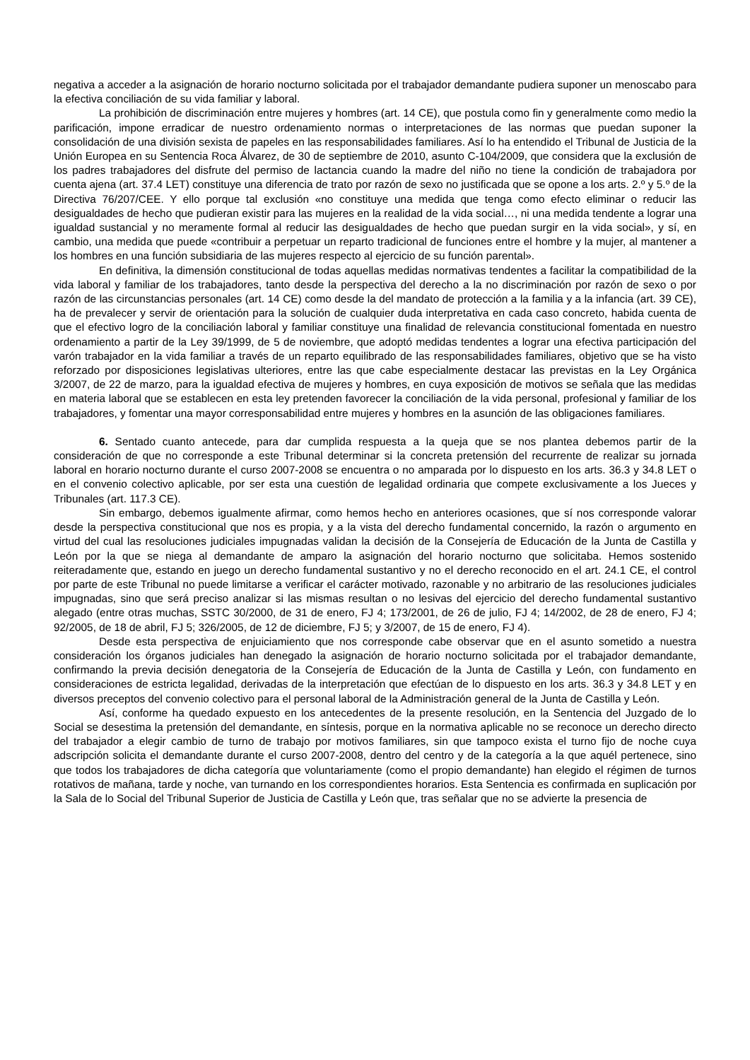negativa a acceder a la asignación de horario nocturno solicitada por el trabajador demandante pudiera suponer un menoscabo para la efectiva conciliación de su vida familiar y laboral.
La prohibición de discriminación entre mujeres y hombres (art. 14 CE), que postula como fin y generalmente como medio la parificación, impone erradicar de nuestro ordenamiento normas o interpretaciones de las normas que puedan suponer la consolidación de una división sexista de papeles en las responsabilidades familiares. Así lo ha entendido el Tribunal de Justicia de la Unión Europea en su Sentencia Roca Álvarez, de 30 de septiembre de 2010, asunto C-104/2009, que considera que la exclusión de los padres trabajadores del disfrute del permiso de lactancia cuando la madre del niño no tiene la condición de trabajadora por cuenta ajena (art. 37.4 LET) constituye una diferencia de trato por razón de sexo no justificada que se opone a los arts. 2.º y 5.º de la Directiva 76/207/CEE. Y ello porque tal exclusión «no constituye una medida que tenga como efecto eliminar o reducir las desigualdades de hecho que pudieran existir para las mujeres en la realidad de la vida social…, ni una medida tendente a lograr una igualdad sustancial y no meramente formal al reducir las desigualdades de hecho que puedan surgir en la vida social», y sí, en cambio, una medida que puede «contribuir a perpetuar un reparto tradicional de funciones entre el hombre y la mujer, al mantener a los hombres en una función subsidiaria de las mujeres respecto al ejercicio de su función parental».
En definitiva, la dimensión constitucional de todas aquellas medidas normativas tendentes a facilitar la compatibilidad de la vida laboral y familiar de los trabajadores, tanto desde la perspectiva del derecho a la no discriminación por razón de sexo o por razón de las circunstancias personales (art. 14 CE) como desde la del mandato de protección a la familia y a la infancia (art. 39 CE), ha de prevalecer y servir de orientación para la solución de cualquier duda interpretativa en cada caso concreto, habida cuenta de que el efectivo logro de la conciliación laboral y familiar constituye una finalidad de relevancia constitucional fomentada en nuestro ordenamiento a partir de la Ley 39/1999, de 5 de noviembre, que adoptó medidas tendentes a lograr una efectiva participación del varón trabajador en la vida familiar a través de un reparto equilibrado de las responsabilidades familiares, objetivo que se ha visto reforzado por disposiciones legislativas ulteriores, entre las que cabe especialmente destacar las previstas en la Ley Orgánica 3/2007, de 22 de marzo, para la igualdad efectiva de mujeres y hombres, en cuya exposición de motivos se señala que las medidas en materia laboral que se establecen en esta ley pretenden favorecer la conciliación de la vida personal, profesional y familiar de los trabajadores, y fomentar una mayor corresponsabilidad entre mujeres y hombres en la asunción de las obligaciones familiares.
6. Sentado cuanto antecede, para dar cumplida respuesta a la queja que se nos plantea debemos partir de la consideración de que no corresponde a este Tribunal determinar si la concreta pretensión del recurrente de realizar su jornada laboral en horario nocturno durante el curso 2007-2008 se encuentra o no amparada por lo dispuesto en los arts. 36.3 y 34.8 LET o en el convenio colectivo aplicable, por ser esta una cuestión de legalidad ordinaria que compete exclusivamente a los Jueces y Tribunales (art. 117.3 CE).
Sin embargo, debemos igualmente afirmar, como hemos hecho en anteriores ocasiones, que sí nos corresponde valorar desde la perspectiva constitucional que nos es propia, y a la vista del derecho fundamental concernido, la razón o argumento en virtud del cual las resoluciones judiciales impugnadas validan la decisión de la Consejería de Educación de la Junta de Castilla y León por la que se niega al demandante de amparo la asignación del horario nocturno que solicitaba. Hemos sostenido reiteradamente que, estando en juego un derecho fundamental sustantivo y no el derecho reconocido en el art. 24.1 CE, el control por parte de este Tribunal no puede limitarse a verificar el carácter motivado, razonable y no arbitrario de las resoluciones judiciales impugnadas, sino que será preciso analizar si las mismas resultan o no lesivas del ejercicio del derecho fundamental sustantivo alegado (entre otras muchas, SSTC 30/2000, de 31 de enero, FJ 4; 173/2001, de 26 de julio, FJ 4; 14/2002, de 28 de enero, FJ 4; 92/2005, de 18 de abril, FJ 5; 326/2005, de 12 de diciembre, FJ 5; y 3/2007, de 15 de enero, FJ 4).
Desde esta perspectiva de enjuiciamiento que nos corresponde cabe observar que en el asunto sometido a nuestra consideración los órganos judiciales han denegado la asignación de horario nocturno solicitada por el trabajador demandante, confirmando la previa decisión denegatoria de la Consejería de Educación de la Junta de Castilla y León, con fundamento en consideraciones de estricta legalidad, derivadas de la interpretación que efectúan de lo dispuesto en los arts. 36.3 y 34.8 LET y en diversos preceptos del convenio colectivo para el personal laboral de la Administración general de la Junta de Castilla y León.
Así, conforme ha quedado expuesto en los antecedentes de la presente resolución, en la Sentencia del Juzgado de lo Social se desestima la pretensión del demandante, en síntesis, porque en la normativa aplicable no se reconoce un derecho directo del trabajador a elegir cambio de turno de trabajo por motivos familiares, sin que tampoco exista el turno fijo de noche cuya adscripción solicita el demandante durante el curso 2007-2008, dentro del centro y de la categoría a la que aquél pertenece, sino que todos los trabajadores de dicha categoría que voluntariamente (como el propio demandante) han elegido el régimen de turnos rotativos de mañana, tarde y noche, van turnando en los correspondientes horarios. Esta Sentencia es confirmada en suplicación por la Sala de lo Social del Tribunal Superior de Justicia de Castilla y León que, tras señalar que no se advierte la presencia de